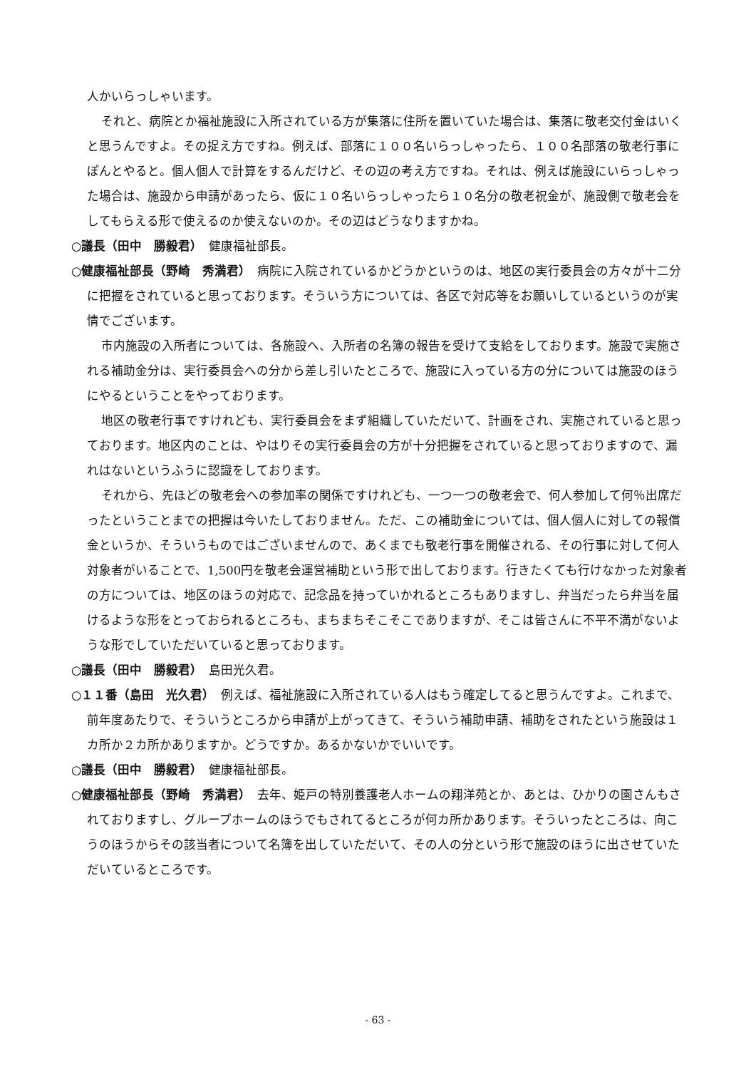人かいらっしゃいます。
それと、病院とか福祉施設に入所されている方が集落に住所を置いていた場合は、集落に敬老交付金はいくと思うんですよ。その捉え方ですね。例えば、部落に１００名いらっしゃったら、１００名部落の敬老行事にぽんとやると。個人個人で計算をするんだけど、その辺の考え方ですね。それは、例えば施設にいらっしゃった場合は、施設から申請があったら、仮に１０名いらっしゃったら１０名分の敬老祝金が、施設側で敬老会をしてもらえる形で使えるのか使えないのか。その辺はどうなりますかね。
○議長（田中　勝毅君）　健康福祉部長。
○健康福祉部長（野崎　秀満君）　病院に入院されているかどうかというのは、地区の実行委員会の方々が十二分に把握をされていると思っております。そういう方については、各区で対応等をお願いしているというのが実情でございます。
市内施設の入所者については、各施設へ、入所者の名簿の報告を受けて支給をしております。施設で実施される補助金分は、実行委員会への分から差し引いたところで、施設に入っている方の分については施設のほうにやるということをやっております。
地区の敬老行事ですけれども、実行委員会をまず組織していただいて、計画をされ、実施されていると思っております。地区内のことは、やはりその実行委員会の方が十分把握をされていると思っておりますので、漏れはないというふうに認識をしております。
それから、先ほどの敬老会への参加率の関係ですけれども、一つ一つの敬老会で、何人参加して何％出席だったということまでの把握は今いたしておりません。ただ、この補助金については、個人個人に対しての報償金というか、そういうものではございませんので、あくまでも敬老行事を開催される、その行事に対して何人対象者がいることで、1,500円を敬老会運営補助という形で出しております。行きたくても行けなかった対象者の方については、地区のほうの対応で、記念品を持っていかれるところもありますし、弁当だったら弁当を届けるような形をとっておられるところも、まちまちそこそこでありますが、そこは皆さんに不平不満がないような形でしていただいていると思っております。
○議長（田中　勝毅君）　島田光久君。
○１１番（島田　光久君）　例えば、福祉施設に入所されている人はもう確定してると思うんですよ。これまで、前年度あたりで、そういうところから申請が上がってきて、そういう補助申請、補助をされたという施設は１カ所か２カ所かありますか。どうですか。あるかないかでいいです。
○議長（田中　勝毅君）　健康福祉部長。
○健康福祉部長（野崎　秀満君）　去年、姫戸の特別養護老人ホームの翔洋苑とか、あとは、ひかりの園さんもされておりますし、グループホームのほうでもされてるところが何カ所かあります。そういったところは、向こうのほうからその該当者について名簿を出していただいて、その人の分という形で施設のほうに出させていただいているところです。
- 63 -